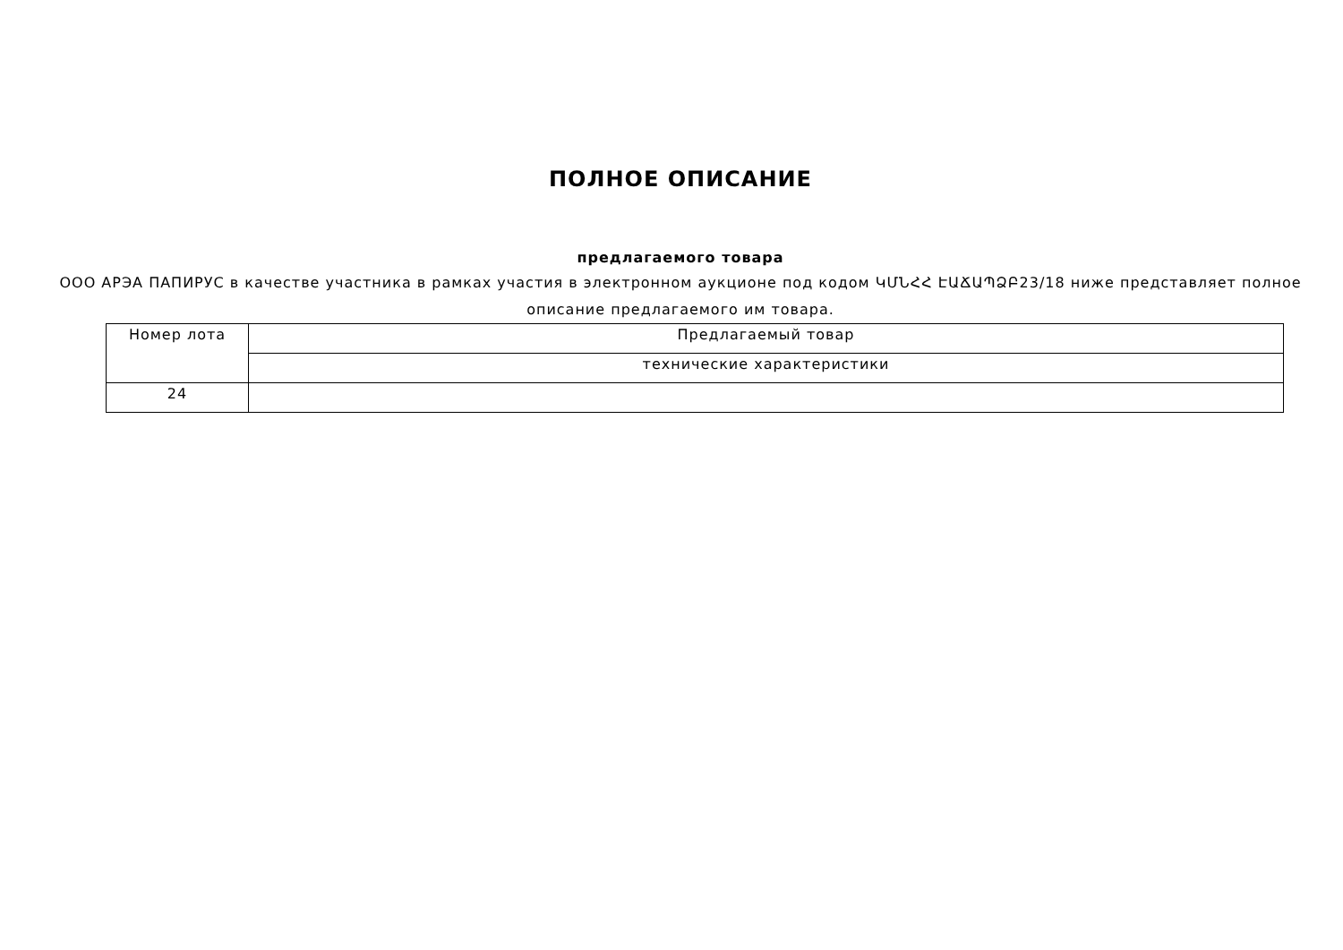ПОЛНОЕ ОПИСАНИЕ
предлагаемого товара
ООО АРЭА ПАПИРУС в качестве участника в рамках участия в электронном аукционе под кодом ԿՄՆՀՀ ԷԱՃԱՊՁԲ23/18 ниже представляет полное описание предлагаемого им товара.
| Номер лота | Предлагаемый товар |
| | технические характеристики |
| 24 | |